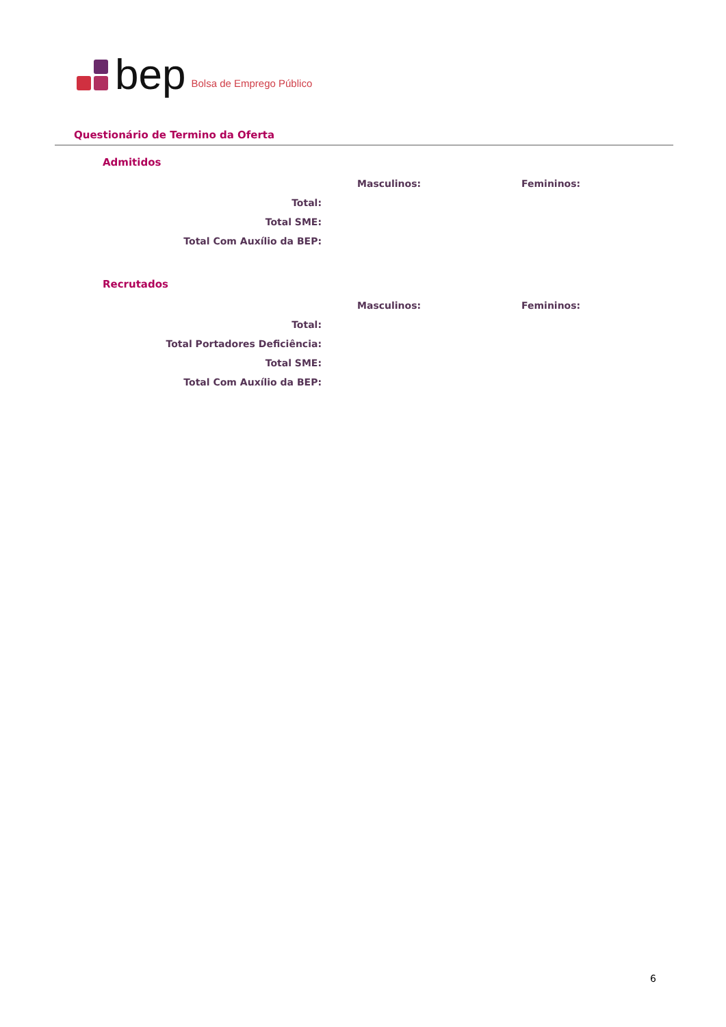bep Bolsa de Emprego Público
Questionário de Termino da Oferta
Admitidos
| | Masculinos: | Femininos: |
| --- | --- | --- |
| Total: | | |
| Total SME: | | |
| Total Com Auxílio da BEP: | | |
Recrutados
| | Masculinos: | Femininos: |
| --- | --- | --- |
| Total: | | |
| Total Portadores Deficiência: | | |
| Total SME: | | |
| Total Com Auxílio da BEP: | | |
6